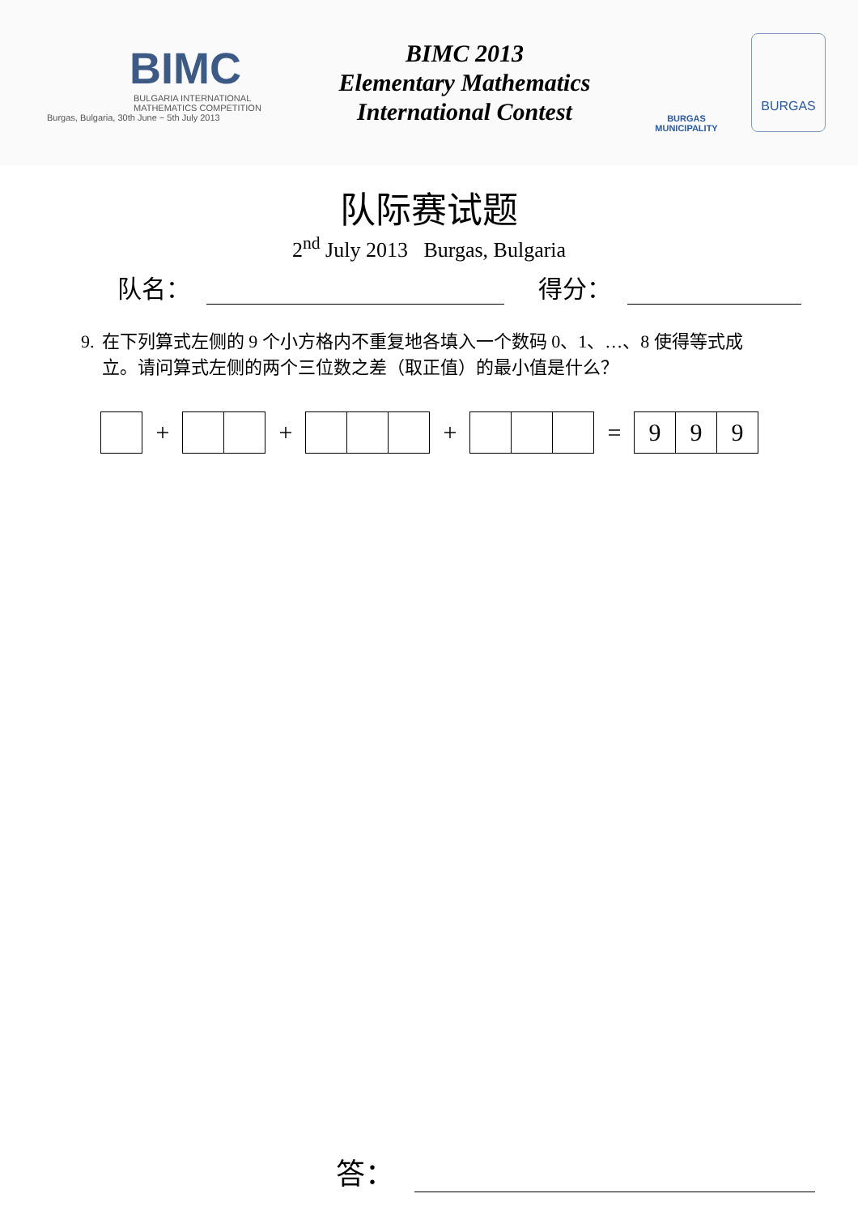BIMC
BULGARIA INTERNATIONAL
MATHEMATICS COMPETITION
Burgas, Bulgaria, 30th June ~ 5th July 2013
BIMC 2013
Elementary Mathematics
International Contest
BURGAS
MUNICIPALITY
BURGAS
队际赛试题
2<sup>nd</sup> July 2013 Burgas, Bulgaria
队名： 得分：
9. 在下列算式左侧的 9 个小方格内不重复地各填入一个数码 0、1、…、8 使得等式成立。请问算式左侧的两个三位数之差（取正值）的最小值是什么？
+ + + = 9 9 9
答：